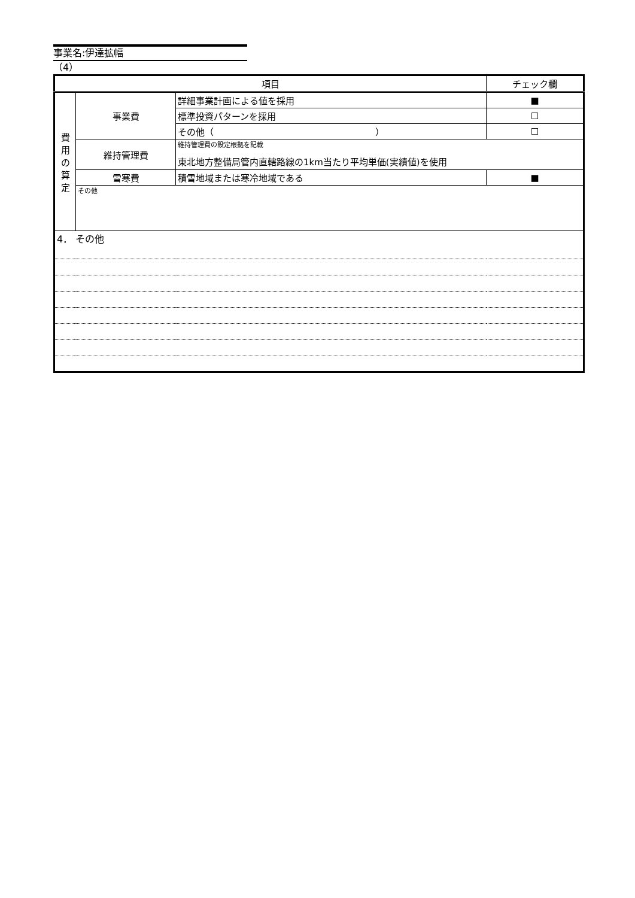事業名:伊達拡幅
（4）
| 項目 | | | チェック欄 |
| 費 用 の 算 定 | 事業費 | 詳細事業計画による値を採用 | ■ |
| | | 標準投資パターンを採用 | ☐ |
| | | その他（ ） | ☐ |
| | 維持管理費 | 維持管理費の設定根拠を記載 東北地方整備局管内直轄路線の1km当たり平均単価(実績値)を使用 | |
| | 雪寒費 | 積雪地域または寒冷地域である | ■ |
| | その他 | | |
| 4． その他 | | | |